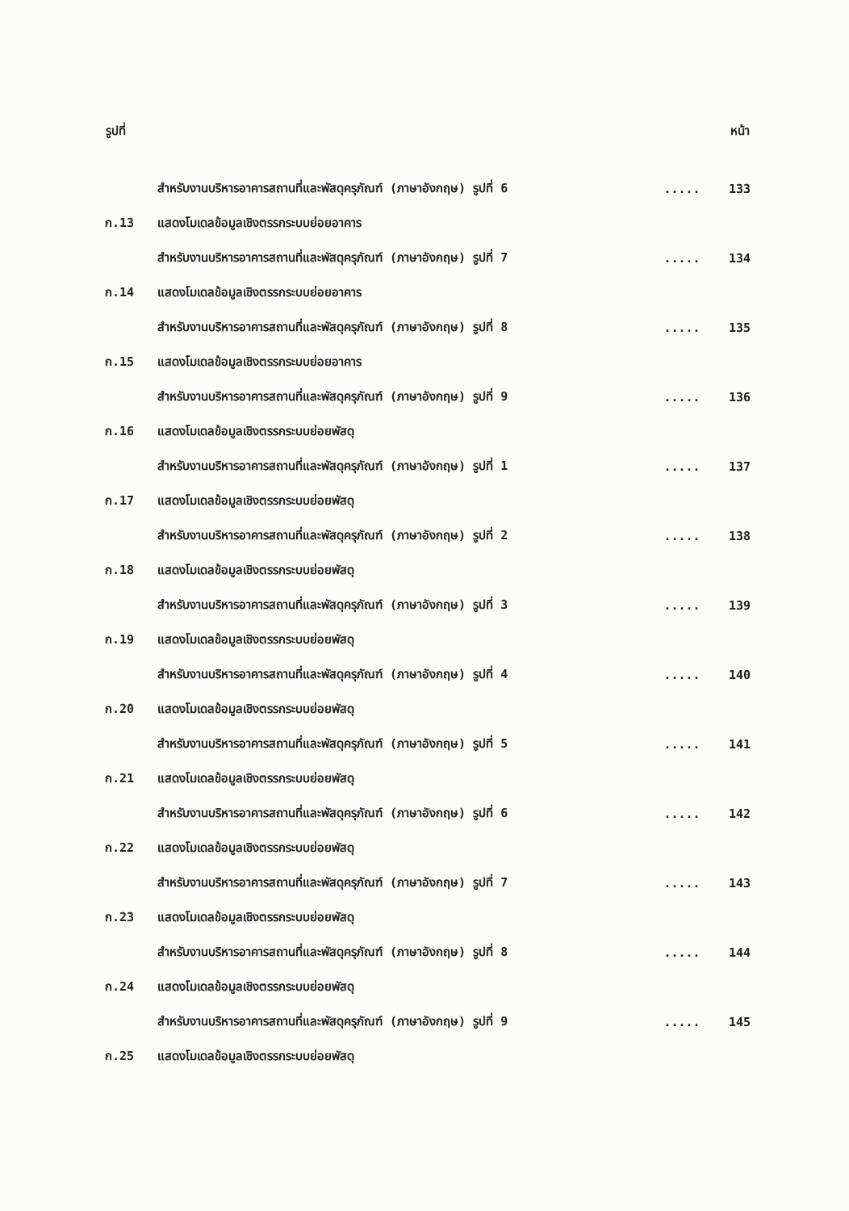| รูปที่ | | | หน้า |
| --- | --- | --- | --- |
| | สำหรับงานบริหารอาคารสถานที่และพัสดุครุภัณฑ์ (ภาษาอังกฤษ) รูปที่ 6 | ..... | 133 |
| ก.13 | แสดงโมเดลข้อมูลเชิงตรรกระบบย่อยอาคาร | | |
| | สำหรับงานบริหารอาคารสถานที่และพัสดุครุภัณฑ์ (ภาษาอังกฤษ) รูปที่ 7 | ..... | 134 |
| ก.14 | แสดงโมเดลข้อมูลเชิงตรรกระบบย่อยอาคาร | | |
| | สำหรับงานบริหารอาคารสถานที่และพัสดุครุภัณฑ์ (ภาษาอังกฤษ) รูปที่ 8 | ..... | 135 |
| ก.15 | แสดงโมเดลข้อมูลเชิงตรรกระบบย่อยอาคาร | | |
| | สำหรับงานบริหารอาคารสถานที่และพัสดุครุภัณฑ์ (ภาษาอังกฤษ) รูปที่ 9 | ..... | 136 |
| ก.16 | แสดงโมเดลข้อมูลเชิงตรรกระบบย่อยพัสดุ | | |
| | สำหรับงานบริหารอาคารสถานที่และพัสดุครุภัณฑ์ (ภาษาอังกฤษ) รูปที่ 1 | ..... | 137 |
| ก.17 | แสดงโมเดลข้อมูลเชิงตรรกระบบย่อยพัสดุ | | |
| | สำหรับงานบริหารอาคารสถานที่และพัสดุครุภัณฑ์ (ภาษาอังกฤษ) รูปที่ 2 | ..... | 138 |
| ก.18 | แสดงโมเดลข้อมูลเชิงตรรกระบบย่อยพัสดุ | | |
| | สำหรับงานบริหารอาคารสถานที่และพัสดุครุภัณฑ์ (ภาษาอังกฤษ) รูปที่ 3 | ..... | 139 |
| ก.19 | แสดงโมเดลข้อมูลเชิงตรรกระบบย่อยพัสดุ | | |
| | สำหรับงานบริหารอาคารสถานที่และพัสดุครุภัณฑ์ (ภาษาอังกฤษ) รูปที่ 4 | ..... | 140 |
| ก.20 | แสดงโมเดลข้อมูลเชิงตรรกระบบย่อยพัสดุ | | |
| | สำหรับงานบริหารอาคารสถานที่และพัสดุครุภัณฑ์ (ภาษาอังกฤษ) รูปที่ 5 | ..... | 141 |
| ก.21 | แสดงโมเดลข้อมูลเชิงตรรกระบบย่อยพัสดุ | | |
| | สำหรับงานบริหารอาคารสถานที่และพัสดุครุภัณฑ์ (ภาษาอังกฤษ) รูปที่ 6 | ..... | 142 |
| ก.22 | แสดงโมเดลข้อมูลเชิงตรรกระบบย่อยพัสดุ | | |
| | สำหรับงานบริหารอาคารสถานที่และพัสดุครุภัณฑ์ (ภาษาอังกฤษ) รูปที่ 7 | ..... | 143 |
| ก.23 | แสดงโมเดลข้อมูลเชิงตรรกระบบย่อยพัสดุ | | |
| | สำหรับงานบริหารอาคารสถานที่และพัสดุครุภัณฑ์ (ภาษาอังกฤษ) รูปที่ 8 | ..... | 144 |
| ก.24 | แสดงโมเดลข้อมูลเชิงตรรกระบบย่อยพัสดุ | | |
| | สำหรับงานบริหารอาคารสถานที่และพัสดุครุภัณฑ์ (ภาษาอังกฤษ) รูปที่ 9 | ..... | 145 |
| ก.25 | แสดงโมเดลข้อมูลเชิงตรรกระบบย่อยพัสดุ | | |